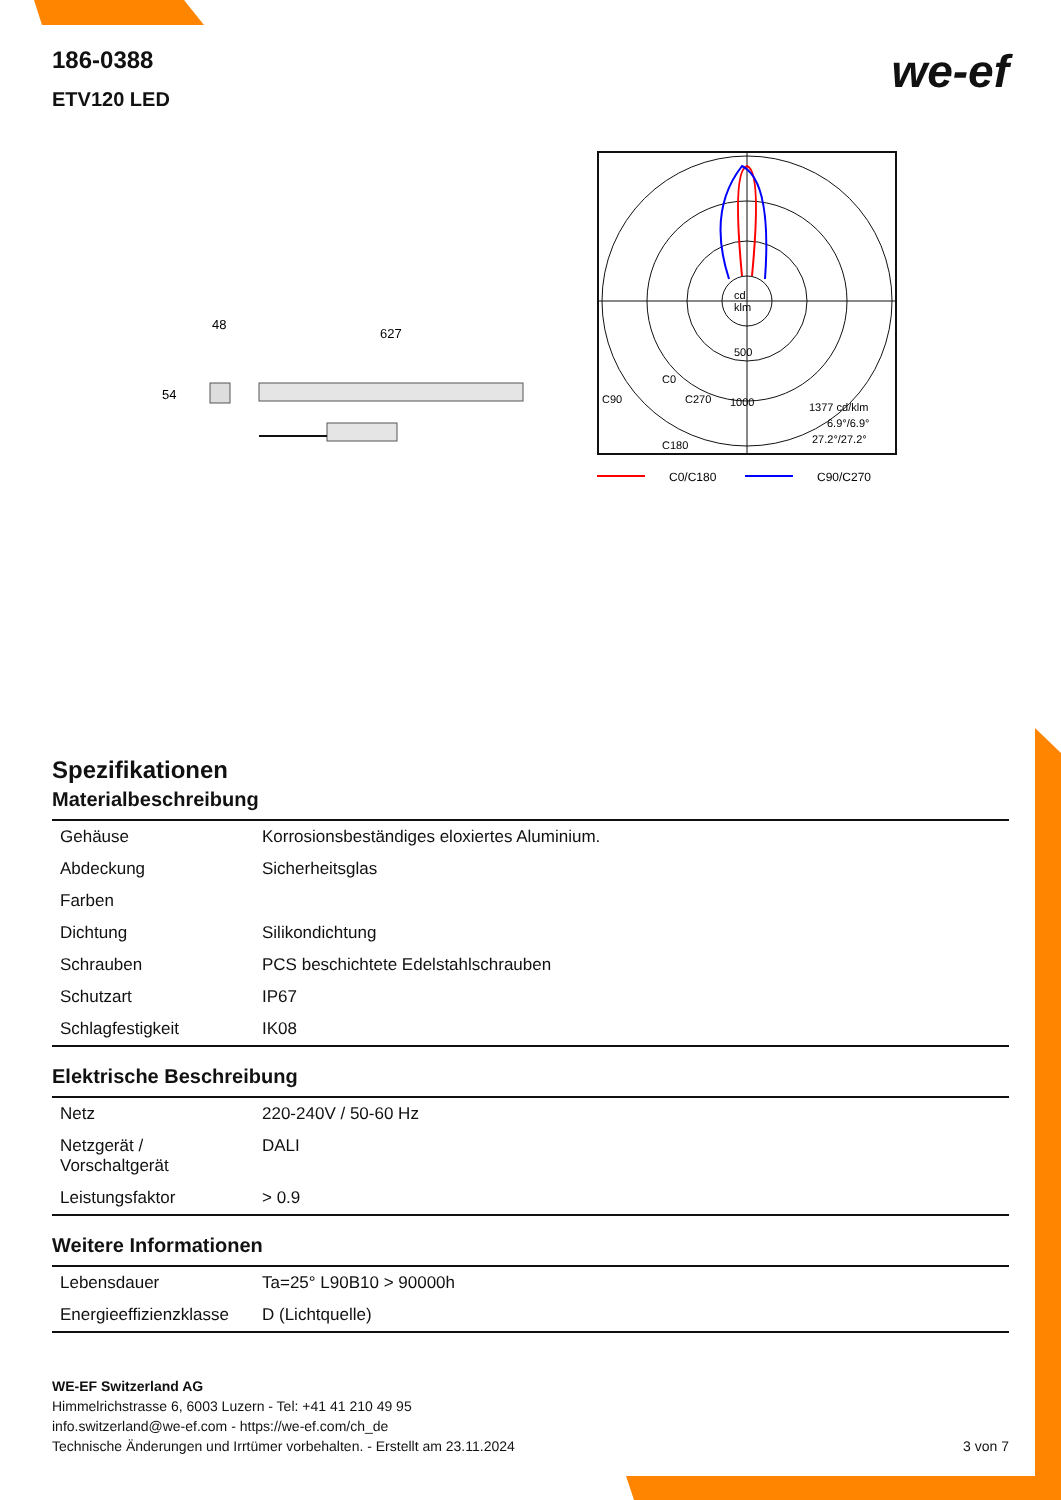186-0388
ETV120 LED
we-ef
48
627
54
cd
klm
500
1000
C0
C90
C270
C180
1377 cd/klm
6.9°/6.9°
27.2°/27.2°
C0/C180
C90/C270
Spezifikationen
Materialbeschreibung
| Gehäuse | Korrosionsbeständiges eloxiertes Aluminium. |
| Abdeckung | Sicherheitsglas |
| Farben | |
| Dichtung | Silikondichtung |
| Schrauben | PCS beschichtete Edelstahlschrauben |
| Schutzart | IP67 |
| Schlagfestigkeit | IK08 |
Elektrische Beschreibung
| Netz | 220-240V / 50-60 Hz |
| Netzgerät / Vorschaltgerät | DALI |
| Leistungsfaktor | > 0.9 |
Weitere Informationen
| Lebensdauer | Ta=25° L90B10 > 90000h |
| Energieeffizienzklasse | D (Lichtquelle) |
WE-EF Switzerland AG
Himmelrichstrasse 6, 6003 Luzern - Tel: +41 41 210 49 95
info.switzerland@we-ef.com - https://we-ef.com/ch_de
Technische Änderungen und Irrtümer vorbehalten. - Erstellt am 23.11.2024 3 von 7